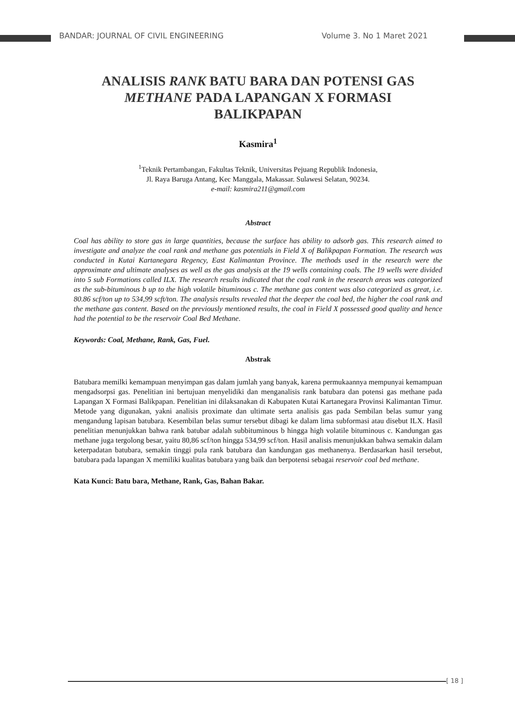BANDAR: JOURNAL OF CIVIL ENGINEERING Volume 3. No 1 Maret 2021
ANALISIS RANK BATU BARA DAN POTENSI GAS METHANE PADA LAPANGAN X FORMASI BALIKPAPAN
Kasmira<sup>1</sup>
<sup>1</sup> Teknik Pertambangan, Fakultas Teknik, Universitas Pejuang Republik Indonesia,
Jl. Raya Baruga Antang, Kec Manggala, Makassar. Sulawesi Selatan, 90234.
e-mail: kasmira211@gmail.com
Abstract
Coal has ability to store gas in large quantities, because the surface has ability to adsorb gas. This research aimed to investigate and analyze the coal rank and methane gas potentials in Field X of Balikpapan Formation. The research was conducted in Kutai Kartanegara Regency, East Kalimantan Province. The methods used in the research were the approximate and ultimate analyses as well as the gas analysis at the 19 wells containing coals. The 19 wells were divided into 5 sub Formations called ILX. The research results indicated that the coal rank in the research areas was categorized as the sub-bituminous b up to the high volatile bituminous c. The methane gas content was also categorized as great, i.e. 80.86 scf/ton up to 534,99 scft/ton. The analysis results revealed that the deeper the coal bed, the higher the coal rank and the methane gas content. Based on the previously mentioned results, the coal in Field X possessed good quality and hence had the potential to be the reservoir Coal Bed Methane.
Keywords: Coal, Methane, Rank, Gas, Fuel.
Abstrak
Batubara memilki kemampuan menyimpan gas dalam jumlah yang banyak, karena permukaannya mempunyai kemampuan mengadsorpsi gas. Penelitian ini bertujuan menyelidiki dan menganalisis rank batubara dan potensi gas methane pada Lapangan X Formasi Balikpapan. Penelitian ini dilaksanakan di Kabupaten Kutai Kartanegara Provinsi Kalimantan Timur. Metode yang digunakan, yakni analisis proximate dan ultimate serta analisis gas pada Sembilan belas sumur yang mengandung lapisan batubara. Kesembilan belas sumur tersebut dibagi ke dalam lima subformasi atau disebut ILX. Hasil penelitian menunjukkan bahwa rank batubar adalah subbituminous b hingga high volatile bituminous c. Kandungan gas methane juga tergolong besar, yaitu 80,86 scf/ton hingga 534,99 scf/ton. Hasil analisis menunjukkan bahwa semakin dalam keterpadatan batubara, semakin tinggi pula rank batubara dan kandungan gas methanenya. Berdasarkan hasil tersebut, batubara pada lapangan X memiliki kualitas batubara yang baik dan berpotensi sebagai reservoir coal bed methane.
Kata Kunci: Batu bara, Methane, Rank, Gas, Bahan Bakar.
[ 18 ]